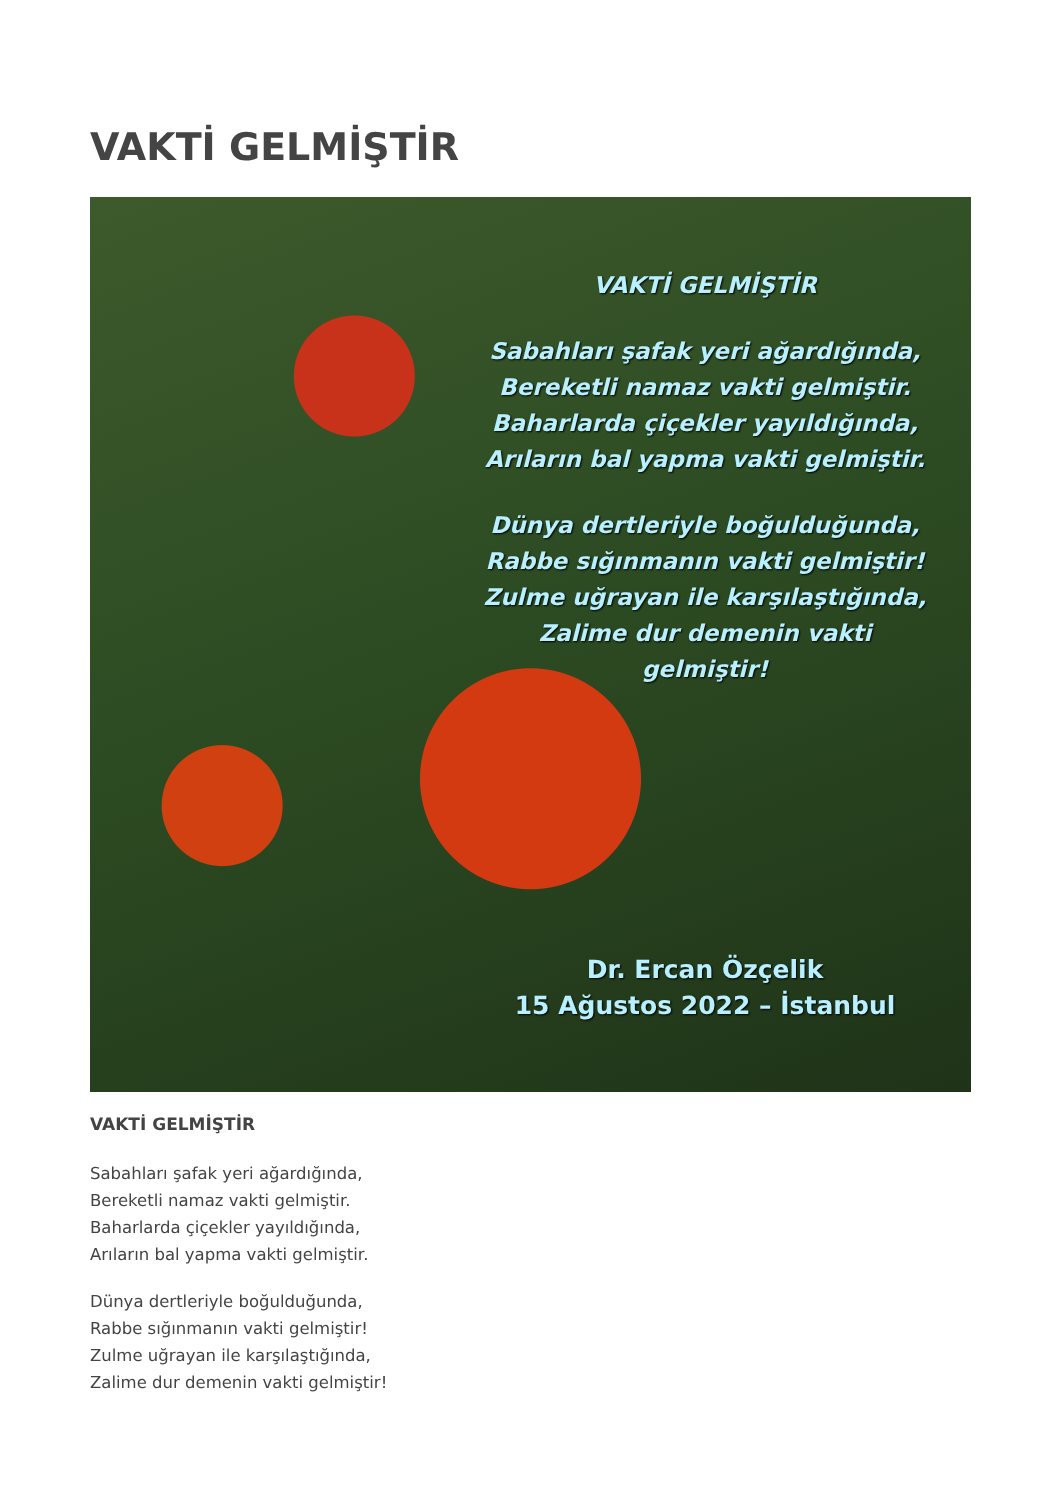VAKTİ GELMİŞTİR
VAKTİ GELMİŞTİR
Sabahları şafak yeri ağardığında,
Bereketli namaz vakti gelmiştir.
Baharlarda çiçekler yayıldığında,
Arıların bal yapma vakti gelmiştir.
Dünya dertleriyle boğulduğunda,
Rabbe sığınmanın vakti gelmiştir!
Zulme uğrayan ile karşılaştığında,
Zalime dur demenin vakti gelmiştir!
Dr. Ercan Özçelik
15 Ağustos 2022 – İstanbul
VAKTİ GELMİŞTİR
Sabahları şafak yeri ağardığında,
Bereketli namaz vakti gelmiştir.
Baharlarda çiçekler yayıldığında,
Arıların bal yapma vakti gelmiştir.
Dünya dertleriyle boğulduğunda,
Rabbe sığınmanın vakti gelmiştir!
Zulme uğrayan ile karşılaştığında,
Zalime dur demenin vakti gelmiştir!